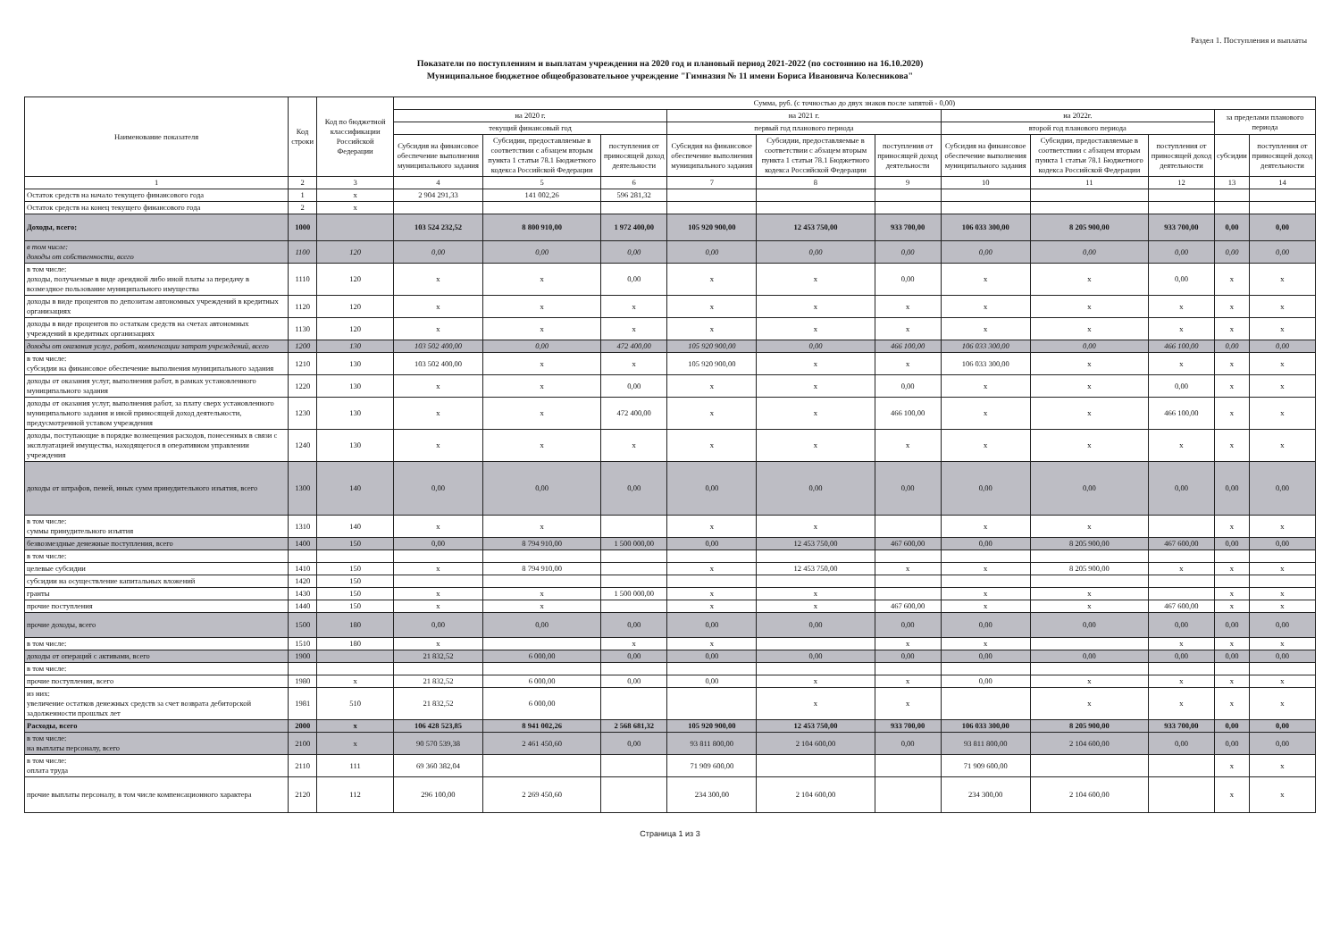Раздел 1. Поступления и выплаты
Показатели по поступлениям и выплатам учреждения на 2020 год и плановый период 2021-2022 (по состоянию на 16.10.2020)
Муниципальное бюджетное общеобразовательное учреждение "Гимназия № 11 имени Бориса Ивановича Колесникова"
| Наименование показателя | Код строки | Код по бюджетной классификации Российской Федерации | Сумма, руб. (с точностью до двух знаков после запятой - 0,00) | | | | | | | | | | |
| --- | --- | --- | --- | --- | --- | --- | --- | --- | --- | --- | --- | --- | --- |
| | | | на 2020 г. | | | на 2021 г. | | | на 2022г. | | | за пределами планового периода | |
| | | | текущий финансовый год | | | первый год планового периода | | | второй год планового периода | | | | |
| | | | Субсидия на финансовое обеспечение выполнения муниципального задания | Субсидии, предоставляемые в соответствии с абзацем вторым пункта 1 статьи 78.1 Бюджетного кодекса Российской Федерации | поступления от приносящей доход деятельности | Субсидия на финансовое обеспечение выполнения муниципального задания | Субсидии, предоставляемые в соответствии с абзацем вторым пункта 1 статьи 78.1 Бюджетного кодекса Российской Федерации | поступления от приносящей доход деятельности | Субсидия на финансовое обеспечение выполнения муниципального задания | Субсидии, предоставляемые в соответствии с абзацем вторым пункта 1 статьи 78.1 Бюджетного кодекса Российской Федерации | поступления от приносящей доход деятельности | субсидии | поступления от приносящей доход деятельности |
| 1 | 2 | 3 | 4 | 5 | 6 | 7 | 8 | 9 | 10 | 11 | 12 | 13 | 14 |
| Остаток средств на начало текущего финансового года | 1 | x | 2 904 291,33 | 141 002,26 | 596 281,32 | | | | | | | | |
| Остаток средств на конец текущего финансового года | 2 | x | | | | | | | | | | | |
| Доходы, всего: | 1000 | | 103 524 232,52 | 8 800 910,00 | 1 972 400,00 | 105 920 900,00 | 12 453 750,00 | 933 700,00 | 106 033 300,00 | 8 205 900,00 | 933 700,00 | 0,00 | 0,00 |
| в том числе: доходы от собственности, всего | 1100 | 120 | 0,00 | 0,00 | 0,00 | 0,00 | 0,00 | 0,00 | 0,00 | 0,00 | 0,00 | 0,00 | 0,00 |
| в том числе: доходы, получаемые в виде арендной либо иной платы за передачу в возмездное пользование муниципального имущества | 1110 | 120 | x | x | 0,00 | x | x | 0,00 | x | x | 0,00 | x | x |
| доходы в виде процентов по депозитам автономных учреждений в кредитных организациях | 1120 | 120 | x | x | x | x | x | x | x | x | x | x | x |
| доходы в виде процентов по остаткам средств на счетах автономных учреждений в кредитных организациях | 1130 | 120 | x | x | x | x | x | x | x | x | x | x | x |
| доходы от оказания услуг, работ, компенсации затрат учреждений, всего | 1200 | 130 | 103 502 400,00 | 0,00 | 472 400,00 | 105 920 900,00 | 0,00 | 466 100,00 | 106 033 300,00 | 0,00 | 466 100,00 | 0,00 | 0,00 |
| в том числе: субсидии на финансовое обеспечение выполнения муниципального задания | 1210 | 130 | 103 502 400,00 | x | x | 105 920 900,00 | x | x | 106 033 300,00 | x | x | x | x |
| доходы от оказания услуг, выполнения работ, в рамках установленного муниципального задания | 1220 | 130 | x | x | 0,00 | x | x | 0,00 | x | x | 0,00 | x | x |
| доходы от оказания услуг, выполнения работ, за плату сверх установленного муниципального задания и иной приносящей доход деятельности, предусмотренной уставом учреждения | 1230 | 130 | x | x | 472 400,00 | x | x | 466 100,00 | x | x | 466 100,00 | x | x |
| доходы, поступающие в порядке возмещения расходов, понесенных в связи с эксплуатацией имущества, находящегося в оперативном управлении учреждения | 1240 | 130 | x | x | x | x | x | x | x | x | x | x | x |
| доходы от штрафов, пеней, иных сумм принудительного изъятия, всего | 1300 | 140 | 0,00 | 0,00 | 0,00 | 0,00 | 0,00 | 0,00 | 0,00 | 0,00 | 0,00 | 0,00 | 0,00 |
| в том числе: суммы принудительного изъятия | 1310 | 140 | x | x | | x | x | | x | x | | x | x |
| безвозмездные денежные поступления, всего | 1400 | 150 | 0,00 | 8 794 910,00 | 1 500 000,00 | 0,00 | 12 453 750,00 | 467 600,00 | 0,00 | 8 205 900,00 | 467 600,00 | 0,00 | 0,00 |
| в том числе: | | | | | | | | | | | | | |
| целевые субсидии | 1410 | 150 | x | 8 794 910,00 | | x | 12 453 750,00 | x | x | 8 205 900,00 | x | x | x |
| субсидии на осуществление капитальных вложений | 1420 | 150 | | | | | | | | | | | |
| гранты | 1430 | 150 | x | x | 1 500 000,00 | x | x | | x | x | | x | x |
| прочие поступления | 1440 | 150 | x | x | | x | x | 467 600,00 | x | x | 467 600,00 | x | x |
| прочие доходы, всего | 1500 | 180 | 0,00 | 0,00 | 0,00 | 0,00 | 0,00 | 0,00 | 0,00 | 0,00 | 0,00 | 0,00 | 0,00 |
| в том числе: | 1510 | 180 | x | | x | x | | x | x | | x | x | x |
| доходы от операций с активами, всего | 1900 | | 21 832,52 | 6 000,00 | 0,00 | 0,00 | 0,00 | 0,00 | 0,00 | 0,00 | 0,00 | 0,00 | 0,00 |
| в том числе: | | | | | | | | | | | | | |
| прочие поступления, всего | 1980 | x | 21 832,52 | 6 000,00 | 0,00 | 0,00 | x | x | 0,00 | x | x | x | x |
| из них: увеличение остатков денежных средств за счет возврата дебиторской задолженности прошлых лет | 1981 | 510 | 21 832,52 | 6 000,00 | | | x | x | | x | x | x | x |
| Расходы, всего | 2000 | x | 106 428 523,85 | 8 941 002,26 | 2 568 681,32 | 105 920 900,00 | 12 453 750,00 | 933 700,00 | 106 033 300,00 | 8 205 900,00 | 933 700,00 | 0,00 | 0,00 |
| в том числе: на выплаты персоналу, всего | 2100 | x | 90 570 539,38 | 2 461 450,60 | 0,00 | 93 811 800,00 | 2 104 600,00 | 0,00 | 93 811 800,00 | 2 104 600,00 | 0,00 | 0,00 | 0,00 |
| в том числе: оплата труда | 2110 | 111 | 69 360 382,04 | | | 71 909 600,00 | | | 71 909 600,00 | | | x | x |
| прочие выплаты персоналу, в том числе компенсационного характера | 2120 | 112 | 296 100,00 | 2 269 450,60 | | 234 300,00 | 2 104 600,00 | | 234 300,00 | 2 104 600,00 | | x | x |
Страница 1 из 3